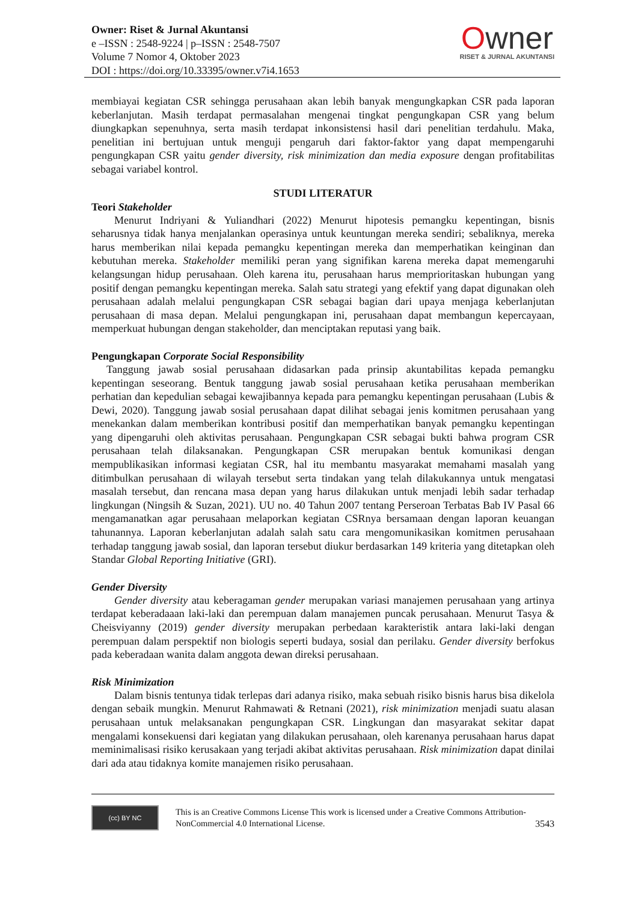Owner: Riset & Jurnal Akuntansi
e –ISSN : 2548-9224 | p–ISSN : 2548-7507
Volume 7 Nomor 4, Oktober 2023
DOI : https://doi.org/10.33395/owner.v7i4.1653
Owner
RISET & JURNAL AKUNTANSI
membiayai kegiatan CSR sehingga perusahaan akan lebih banyak mengungkapkan CSR pada laporan keberlanjutan. Masih terdapat permasalahan mengenai tingkat pengungkapan CSR yang belum diungkapkan sepenuhnya, serta masih terdapat inkonsistensi hasil dari penelitian terdahulu. Maka, penelitian ini bertujuan untuk menguji pengaruh dari faktor-faktor yang dapat mempengaruhi pengungkapan CSR yaitu gender diversity, risk minimization dan media exposure dengan profitabilitas sebagai variabel kontrol.
STUDI LITERATUR
Teori Stakeholder
Menurut Indriyani & Yuliandhari (2022) Menurut hipotesis pemangku kepentingan, bisnis seharusnya tidak hanya menjalankan operasinya untuk keuntungan mereka sendiri; sebaliknya, mereka harus memberikan nilai kepada pemangku kepentingan mereka dan memperhatikan keinginan dan kebutuhan mereka. Stakeholder memiliki peran yang signifikan karena mereka dapat memengaruhi kelangsungan hidup perusahaan. Oleh karena itu, perusahaan harus memprioritaskan hubungan yang positif dengan pemangku kepentingan mereka. Salah satu strategi yang efektif yang dapat digunakan oleh perusahaan adalah melalui pengungkapan CSR sebagai bagian dari upaya menjaga keberlanjutan perusahaan di masa depan. Melalui pengungkapan ini, perusahaan dapat membangun kepercayaan, memperkuat hubungan dengan stakeholder, dan menciptakan reputasi yang baik.
Pengungkapan Corporate Social Responsibility
Tanggung jawab sosial perusahaan didasarkan pada prinsip akuntabilitas kepada pemangku kepentingan seseorang. Bentuk tanggung jawab sosial perusahaan ketika perusahaan memberikan perhatian dan kepedulian sebagai kewajibannya kepada para pemangku kepentingan perusahaan (Lubis & Dewi, 2020). Tanggung jawab sosial perusahaan dapat dilihat sebagai jenis komitmen perusahaan yang menekankan dalam memberikan kontribusi positif dan memperhatikan banyak pemangku kepentingan yang dipengaruhi oleh aktivitas perusahaan. Pengungkapan CSR sebagai bukti bahwa program CSR perusahaan telah dilaksanakan. Pengungkapan CSR merupakan bentuk komunikasi dengan mempublikasikan informasi kegiatan CSR, hal itu membantu masyarakat memahami masalah yang ditimbulkan perusahaan di wilayah tersebut serta tindakan yang telah dilakukannya untuk mengatasi masalah tersebut, dan rencana masa depan yang harus dilakukan untuk menjadi lebih sadar terhadap lingkungan (Ningsih & Suzan, 2021). UU no. 40 Tahun 2007 tentang Perseroan Terbatas Bab IV Pasal 66 mengamanatkan agar perusahaan melaporkan kegiatan CSRnya bersamaan dengan laporan keuangan tahunannya. Laporan keberlanjutan adalah salah satu cara mengomunikasikan komitmen perusahaan terhadap tanggung jawab sosial, dan laporan tersebut diukur berdasarkan 149 kriteria yang ditetapkan oleh Standar Global Reporting Initiative (GRI).
Gender Diversity
Gender diversity atau keberagaman gender merupakan variasi manajemen perusahaan yang artinya terdapat keberadaaan laki-laki dan perempuan dalam manajemen puncak perusahaan. Menurut Tasya & Cheisviyanny (2019) gender diversity merupakan perbedaan karakteristik antara laki-laki dengan perempuan dalam perspektif non biologis seperti budaya, sosial dan perilaku. Gender diversity berfokus pada keberadaan wanita dalam anggota dewan direksi perusahaan.
Risk Minimization
Dalam bisnis tentunya tidak terlepas dari adanya risiko, maka sebuah risiko bisnis harus bisa dikelola dengan sebaik mungkin. Menurut Rahmawati & Retnani (2021), risk minimization menjadi suatu alasan perusahaan untuk melaksanakan pengungkapan CSR. Lingkungan dan masyarakat sekitar dapat mengalami konsekuensi dari kegiatan yang dilakukan perusahaan, oleh karenanya perusahaan harus dapat meminimalisasi risiko kerusakaan yang terjadi akibat aktivitas perusahaan. Risk minimization dapat dinilai dari ada atau tidaknya komite manajemen risiko perusahaan.
(cc) BY NC
This is an Creative Commons License This work is licensed under a Creative Commons Attribution-NonCommercial 4.0 International License.
3543